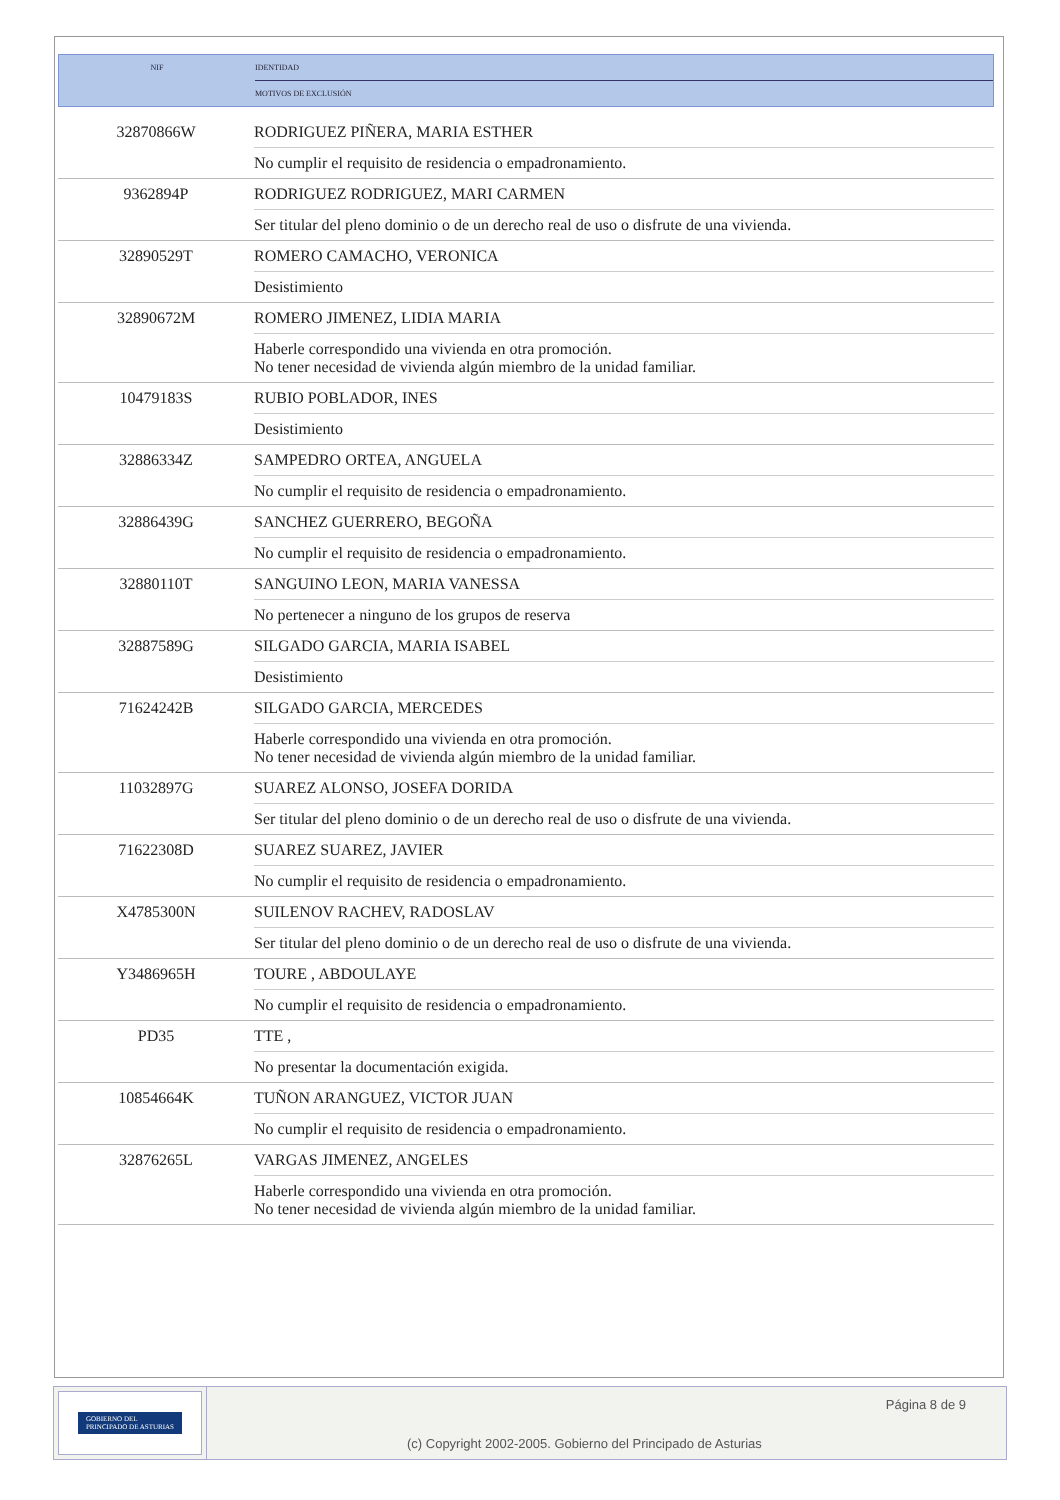| NIF | IDENTIDAD |
| | MOTIVOS DE EXCLUSIÓN |
| 32870866W | RODRIGUEZ PIÑERA, MARIA ESTHER |
| | No cumplir el requisito de residencia o empadronamiento. |
| 9362894P | RODRIGUEZ RODRIGUEZ, MARI CARMEN |
| | Ser titular del pleno dominio o de un derecho real de uso o disfrute de una vivienda. |
| 32890529T | ROMERO CAMACHO, VERONICA |
| | Desistimiento |
| 32890672M | ROMERO JIMENEZ, LIDIA MARIA |
| | Haberle correspondido una vivienda en otra promoción. No tener necesidad de vivienda algún miembro de la unidad familiar. |
| 10479183S | RUBIO POBLADOR, INES |
| | Desistimiento |
| 32886334Z | SAMPEDRO ORTEA, ANGUELA |
| | No cumplir el requisito de residencia o empadronamiento. |
| 32886439G | SANCHEZ GUERRERO, BEGOÑA |
| | No cumplir el requisito de residencia o empadronamiento. |
| 32880110T | SANGUINO LEON, MARIA VANESSA |
| | No pertenecer a ninguno de los grupos de reserva |
| 32887589G | SILGADO GARCIA, MARIA ISABEL |
| | Desistimiento |
| 71624242B | SILGADO GARCIA, MERCEDES |
| | Haberle correspondido una vivienda en otra promoción. No tener necesidad de vivienda algún miembro de la unidad familiar. |
| 11032897G | SUAREZ ALONSO, JOSEFA DORIDA |
| | Ser titular del pleno dominio o de un derecho real de uso o disfrute de una vivienda. |
| 71622308D | SUAREZ SUAREZ, JAVIER |
| | No cumplir el requisito de residencia o empadronamiento. |
| X4785300N | SUILENOV RACHEV, RADOSLAV |
| | Ser titular del pleno dominio o de un derecho real de uso o disfrute de una vivienda. |
| Y3486965H | TOURE , ABDOULAYE |
| | No cumplir el requisito de residencia o empadronamiento. |
| PD35 | TTE , |
| | No presentar la documentación exigida. |
| 10854664K | TUÑON ARANGUEZ, VICTOR JUAN |
| | No cumplir el requisito de residencia o empadronamiento. |
| 32876265L | VARGAS JIMENEZ, ANGELES |
| | Haberle correspondido una vivienda en otra promoción. No tener necesidad de vivienda algún miembro de la unidad familiar. |
GOBIERNO DEL
PRINCIPADO DE ASTURIAS
Página 8 de 9
(c) Copyright 2002-2005. Gobierno del Principado de Asturias